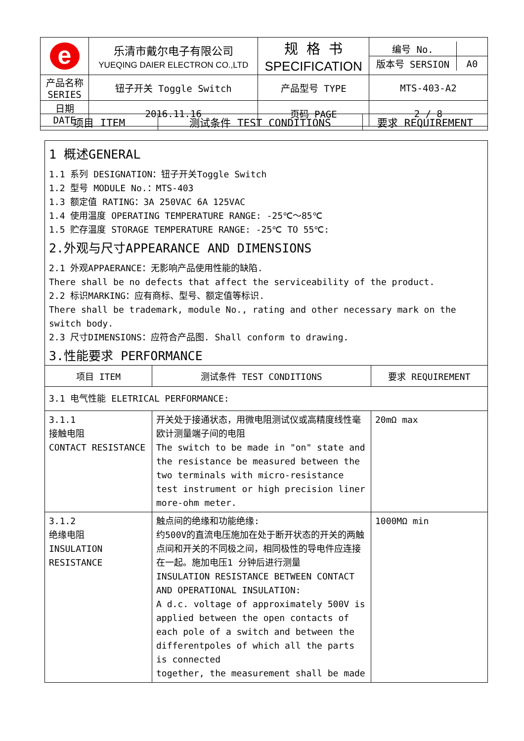| e | 乐清市戴尔电子有限公司 YUEQING DAIER ELECTRON CO.,LTD | 规 格 书 SPECIFICATION | / 编号 No. / / / 版本号 SERSION / A0 / |
| 产品名称 SERIES | 钮子开关 Toggle Switch | 产品型号 TYPE | MTS-403-A2 |
| 日期 DATE | 2016.11.16 | 页码 PAGE | 2 / 8 |
| 项目 ITEM | 测试条件 TEST CONDITIONS | 要求 REQUIREMENT |
| 1 概述GENERAL 1.1 系列 DESIGNATION：钮子开关Toggle Switch 1.2 型号 MODULE No.：MTS-403 1.3 额定值 RATING：3A 250VAC 6A 125VAC 1.4 使用温度 OPERATING TEMPERATURE RANGE: -25℃～85℃ 1.5 贮存温度 STORAGE TEMPERATURE RANGE: -25℃ TO 55℃: 2.外观与尺寸APPEARANCE AND DIMENSIONS 2.1 外观APPAERANCE：无影响产品使用性能的缺陷. There shall be no defects that affect the serviceability of the product. 2.2 标识MARKING：应有商标、型号、额定值等标识. There shall be trademark, module No., rating and other necessary mark on the switch body. 2.3 尺寸DIMENSIONS：应符合产品图. Shall conform to drawing. 3.性能要求 PERFORMANCE | | |
| 项目 ITEM | 测试条件 TEST CONDITIONS | 要求 REQUIREMENT |
| 3.1 电气性能 ELETRICAL PERFORMANCE: | | |
| 3.1.1 接触电阻 CONTACT RESISTANCE | 开关处于接通状态，用微电阻测试仪或高精度线性毫欧计测量端子间的电阻 The switch to be made in "on" state and the resistance be measured between the two terminals with micro-resistance test instrument or high precision liner more-ohm meter. | 20mΩ max |
| 3.1.2 绝缘电阻 INSULATION RESISTANCE | 触点间的绝缘和功能绝缘: 约500V的直流电压施加在处于断开状态的开关的两触点间和开关的不同极之间，相同极性的导电件应连接在一起。施加电压1 分钟后进行测量 INSULATION RESISTANCE BETWEEN CONTACT AND OPERATIONAL INSULATION: A d.c. voltage of approximately 500V is applied between the open contacts of each pole of a switch and between the differentpoles of which all the parts is connected together, the measurement shall be made | 1000MΩ min |